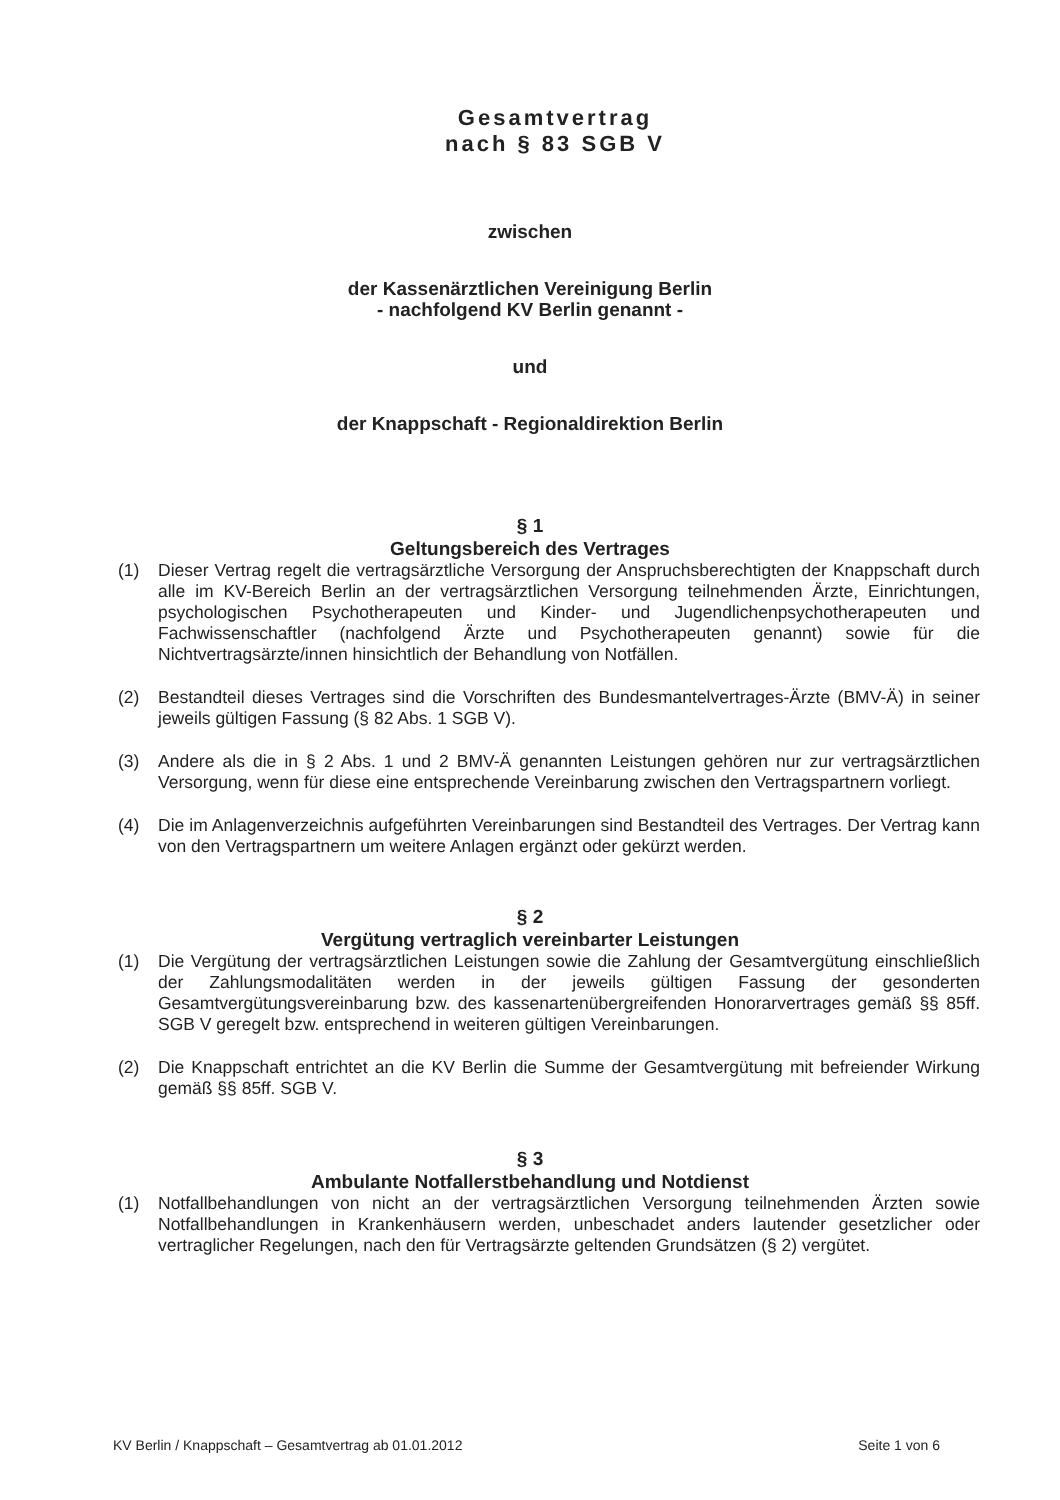Gesamtvertrag
nach § 83 SGB V
zwischen
der Kassenärztlichen Vereinigung Berlin
- nachfolgend KV Berlin genannt -
und
der Knappschaft - Regionaldirektion Berlin
§ 1
Geltungsbereich des Vertrages
(1) Dieser Vertrag regelt die vertragsärztliche Versorgung der Anspruchsberechtigten der Knappschaft durch alle im KV-Bereich Berlin an der vertragsärztlichen Versorgung teilnehmenden Ärzte, Einrichtungen, psychologischen Psychotherapeuten und Kinder- und Jugendlichenpsychotherapeuten und Fachwissenschaftler (nachfolgend Ärzte und Psychotherapeuten genannt) sowie für die Nichtvertragsärzte/innen hinsichtlich der Behandlung von Notfällen.
(2) Bestandteil dieses Vertrages sind die Vorschriften des Bundesmantelvertrages-Ärzte (BMV-Ä) in seiner jeweils gültigen Fassung (§ 82 Abs. 1 SGB V).
(3) Andere als die in § 2 Abs. 1 und 2 BMV-Ä genannten Leistungen gehören nur zur vertragsärztlichen Versorgung, wenn für diese eine entsprechende Vereinbarung zwischen den Vertragspartnern vorliegt.
(4) Die im Anlagenverzeichnis aufgeführten Vereinbarungen sind Bestandteil des Vertrages. Der Vertrag kann von den Vertragspartnern um weitere Anlagen ergänzt oder gekürzt werden.
§ 2
Vergütung vertraglich vereinbarter Leistungen
(1) Die Vergütung der vertragsärztlichen Leistungen sowie die Zahlung der Gesamtvergütung einschließlich der Zahlungsmodalitäten werden in der jeweils gültigen Fassung der gesonderten Gesamtvergütungsvereinbarung bzw. des kassenartenübergreifenden Honorarvertrages gemäß §§ 85ff. SGB V geregelt bzw. entsprechend in weiteren gültigen Vereinbarungen.
(2) Die Knappschaft entrichtet an die KV Berlin die Summe der Gesamtvergütung mit befreiender Wirkung gemäß §§ 85ff. SGB V.
§ 3
Ambulante Notfallerstbehandlung und Notdienst
(1) Notfallbehandlungen von nicht an der vertragsärztlichen Versorgung teilnehmenden Ärzten sowie Notfallbehandlungen in Krankenhäusern werden, unbeschadet anders lautender gesetzlicher oder vertraglicher Regelungen, nach den für Vertragsärzte geltenden Grundsätzen (§ 2) vergütet.
KV Berlin / Knappschaft – Gesamtvertrag ab 01.01.2012 Seite 1 von 6